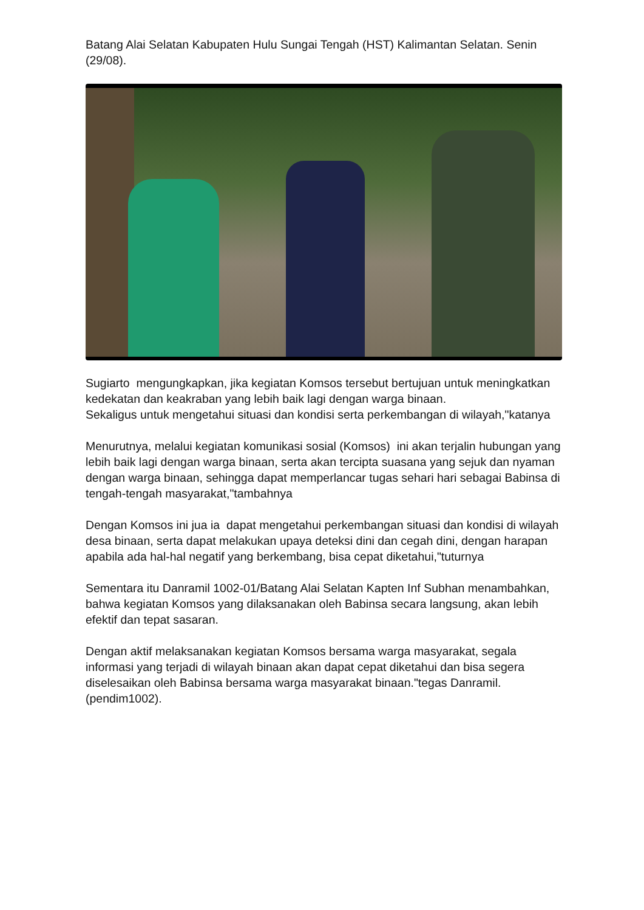Batang Alai Selatan Kabupaten Hulu Sungai Tengah (HST) Kalimantan Selatan. Senin (29/08).
Sugiarto mengungkapkan, jika kegiatan Komsos tersebut bertujuan untuk meningkatkan kedekatan dan keakraban yang lebih baik lagi dengan warga binaan.
Sekaligus untuk mengetahui situasi dan kondisi serta perkembangan di wilayah,"katanya
Menurutnya, melalui kegiatan komunikasi sosial (Komsos) ini akan terjalin hubungan yang lebih baik lagi dengan warga binaan, serta akan tercipta suasana yang sejuk dan nyaman dengan warga binaan, sehingga dapat memperlancar tugas sehari hari sebagai Babinsa di tengah-tengah masyarakat,"tambahnya
Dengan Komsos ini jua ia dapat mengetahui perkembangan situasi dan kondisi di wilayah desa binaan, serta dapat melakukan upaya deteksi dini dan cegah dini, dengan harapan apabila ada hal-hal negatif yang berkembang, bisa cepat diketahui,"tuturnya
Sementara itu Danramil 1002-01/Batang Alai Selatan Kapten Inf Subhan menambahkan, bahwa kegiatan Komsos yang dilaksanakan oleh Babinsa secara langsung, akan lebih efektif dan tepat sasaran.
Dengan aktif melaksanakan kegiatan Komsos bersama warga masyarakat, segala informasi yang terjadi di wilayah binaan akan dapat cepat diketahui dan bisa segera diselesaikan oleh Babinsa bersama warga masyarakat binaan."tegas Danramil.(pendim1002).